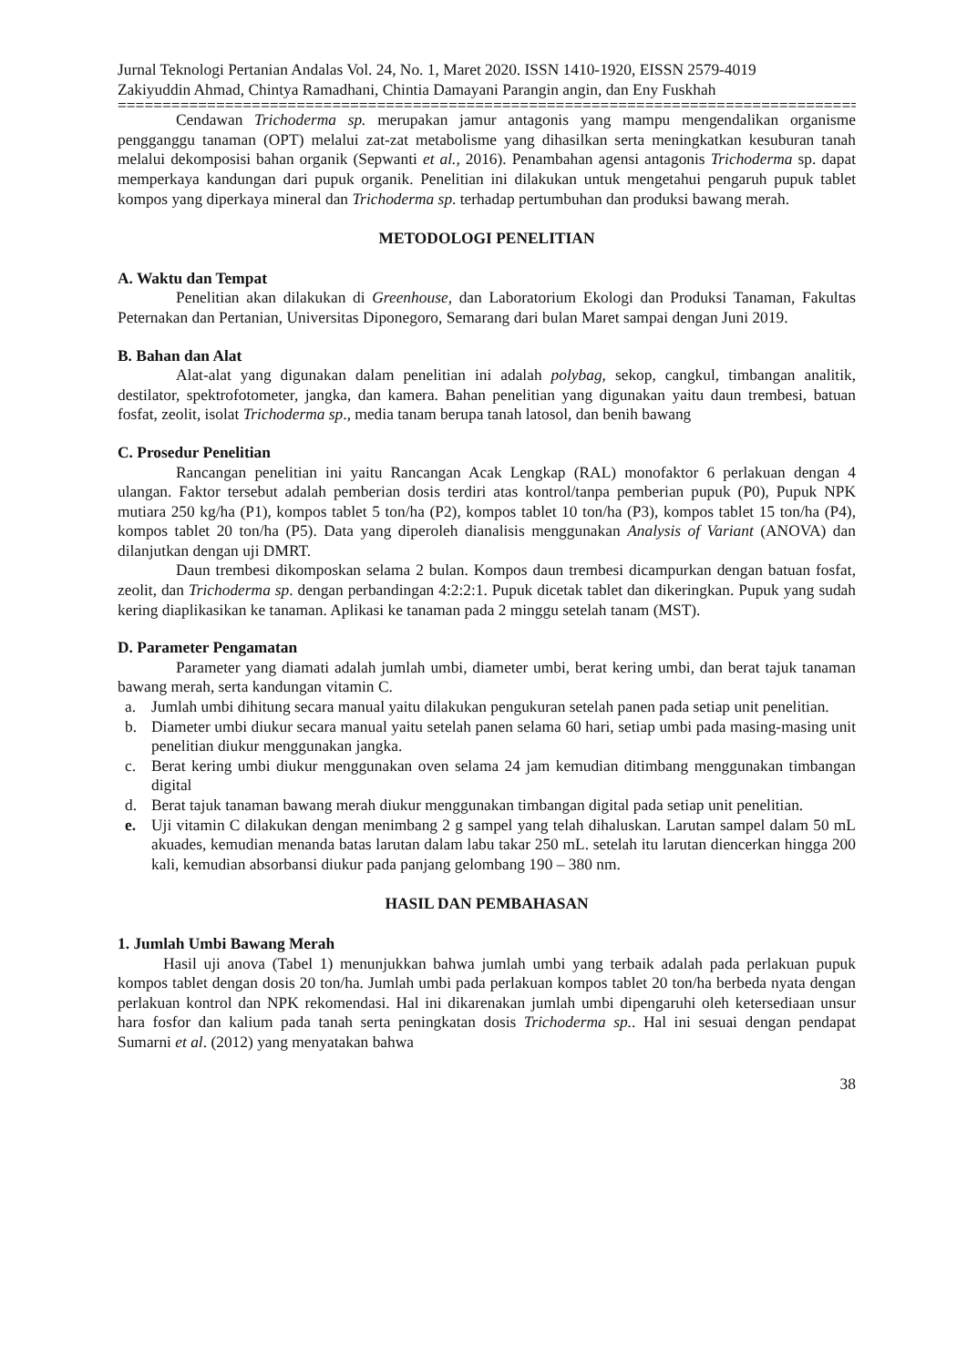Jurnal Teknologi Pertanian Andalas Vol. 24, No. 1, Maret 2020. ISSN 1410-1920, EISSN 2579-4019
Zakiyuddin Ahmad, Chintya Ramadhani, Chintia Damayani Parangin angin, dan Eny Fuskhah
================================================================================================
Cendawan Trichoderma sp. merupakan jamur antagonis yang mampu mengendalikan organisme pengganggu tanaman (OPT) melalui zat-zat metabolisme yang dihasilkan serta meningkatkan kesuburan tanah melalui dekomposisi bahan organik (Sepwanti et al., 2016). Penambahan agensi antagonis Trichoderma sp. dapat memperkaya kandungan dari pupuk organik. Penelitian ini dilakukan untuk mengetahui pengaruh pupuk tablet kompos yang diperkaya mineral dan Trichoderma sp. terhadap pertumbuhan dan produksi bawang merah.
METODOLOGI PENELITIAN
A. Waktu dan Tempat
Penelitian akan dilakukan di Greenhouse, dan Laboratorium Ekologi dan Produksi Tanaman, Fakultas Peternakan dan Pertanian, Universitas Diponegoro, Semarang dari bulan Maret sampai dengan Juni 2019.
B. Bahan dan Alat
Alat-alat yang digunakan dalam penelitian ini adalah polybag, sekop, cangkul, timbangan analitik, destilator, spektrofotometer, jangka, dan kamera. Bahan penelitian yang digunakan yaitu daun trembesi, batuan fosfat, zeolit, isolat Trichoderma sp., media tanam berupa tanah latosol, dan benih bawang
C. Prosedur Penelitian
Rancangan penelitian ini yaitu Rancangan Acak Lengkap (RAL) monofaktor 6 perlakuan dengan 4 ulangan. Faktor tersebut adalah pemberian dosis terdiri atas kontrol/tanpa pemberian pupuk (P0), Pupuk NPK mutiara 250 kg/ha (P1), kompos tablet 5 ton/ha (P2), kompos tablet 10 ton/ha (P3), kompos tablet 15 ton/ha (P4), kompos tablet 20 ton/ha (P5). Data yang diperoleh dianalisis menggunakan Analysis of Variant (ANOVA) dan dilanjutkan dengan uji DMRT.
Daun trembesi dikomposkan selama 2 bulan. Kompos daun trembesi dicampurkan dengan batuan fosfat, zeolit, dan Trichoderma sp. dengan perbandingan 4:2:2:1. Pupuk dicetak tablet dan dikeringkan. Pupuk yang sudah kering diaplikasikan ke tanaman. Aplikasi ke tanaman pada 2 minggu setelah tanam (MST).
D. Parameter Pengamatan
Parameter yang diamati adalah jumlah umbi, diameter umbi, berat kering umbi, dan berat tajuk tanaman bawang merah, serta kandungan vitamin C.
a. Jumlah umbi dihitung secara manual yaitu dilakukan pengukuran setelah panen pada setiap unit penelitian.
b. Diameter umbi diukur secara manual yaitu setelah panen selama 60 hari, setiap umbi pada masing-masing unit penelitian diukur menggunakan jangka.
c. Berat kering umbi diukur menggunakan oven selama 24 jam kemudian ditimbang menggunakan timbangan digital
d. Berat tajuk tanaman bawang merah diukur menggunakan timbangan digital pada setiap unit penelitian.
e. Uji vitamin C dilakukan dengan menimbang 2 g sampel yang telah dihaluskan. Larutan sampel dalam 50 mL akuades, kemudian menanda batas larutan dalam labu takar 250 mL. setelah itu larutan diencerkan hingga 200 kali, kemudian absorbansi diukur pada panjang gelombang 190 – 380 nm.
HASIL DAN PEMBAHASAN
1. Jumlah Umbi Bawang Merah
Hasil uji anova (Tabel 1) menunjukkan bahwa jumlah umbi yang terbaik adalah pada perlakuan pupuk kompos tablet dengan dosis 20 ton/ha. Jumlah umbi pada perlakuan kompos tablet 20 ton/ha berbeda nyata dengan perlakuan kontrol dan NPK rekomendasi. Hal ini dikarenakan jumlah umbi dipengaruhi oleh ketersediaan unsur hara fosfor dan kalium pada tanah serta peningkatan dosis Trichoderma sp.. Hal ini sesuai dengan pendapat Sumarni et al. (2012) yang menyatakan bahwa
38